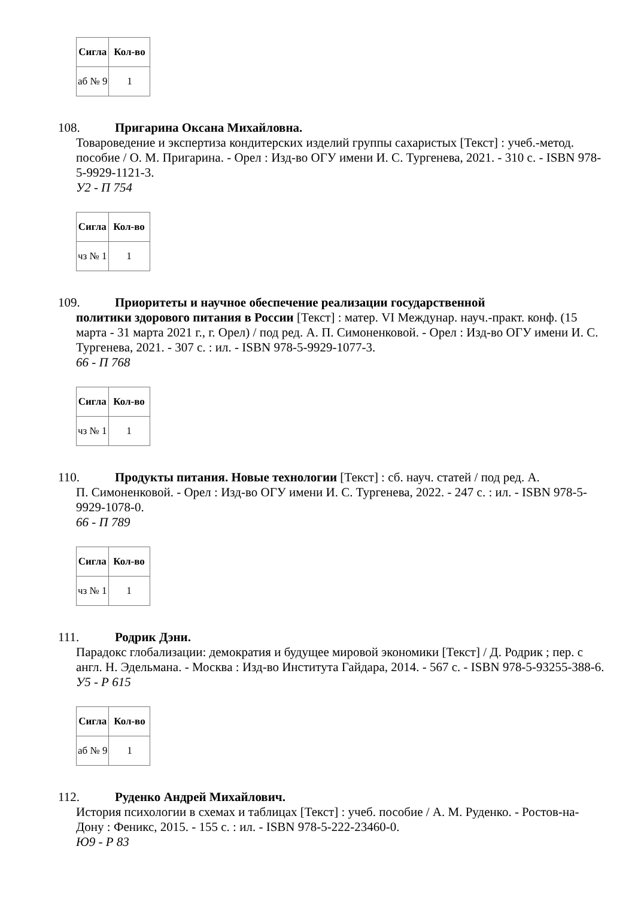| Сигла | Кол-во |
| --- | --- |
| аб № 9 | 1 |
108. Пригарина Оксана Михайловна.
Товароведение и экспертиза кондитерских изделий группы сахаристых [Текст] : учеб.-метод. пособие / О. М. Пригарина. - Орел : Изд-во ОГУ имени И. С. Тургенева, 2021. - 310 с. - ISBN 978-5-9929-1121-3.
У2 - П 754
| Сигла | Кол-во |
| --- | --- |
| чз № 1 | 1 |
109. Приоритеты и научное обеспечение реализации государственной
политики здорового питания в России [Текст] : матер. VI Междунар. науч.-практ. конф. (15 марта - 31 марта 2021 г., г. Орел) / под ред. А. П. Симоненковой. - Орел : Изд-во ОГУ имени И. С. Тургенева, 2021. - 307 с. : ил. - ISBN 978-5-9929-1077-3.
66 - П 768
| Сигла | Кол-во |
| --- | --- |
| чз № 1 | 1 |
110. Продукты питания. Новые технологии [Текст] : сб. науч. статей / под ред. А.
П. Симоненковой. - Орел : Изд-во ОГУ имени И. С. Тургенева, 2022. - 247 с. : ил. - ISBN 978-5-9929-1078-0.
66 - П 789
| Сигла | Кол-во |
| --- | --- |
| чз № 1 | 1 |
111. Родрик Дэни.
Парадокс глобализации: демократия и будущее мировой экономики [Текст] / Д. Родрик ; пер. с англ. Н. Эдельмана. - Москва : Изд-во Института Гайдара, 2014. - 567 с. - ISBN 978-5-93255-388-6.
У5 - Р 615
| Сигла | Кол-во |
| --- | --- |
| аб № 9 | 1 |
112. Руденко Андрей Михайлович.
История психологии в схемах и таблицах [Текст] : учеб. пособие / А. М. Руденко. - Ростов-на-Дону : Феникс, 2015. - 155 с. : ил. - ISBN 978-5-222-23460-0.
Ю9 - Р 83